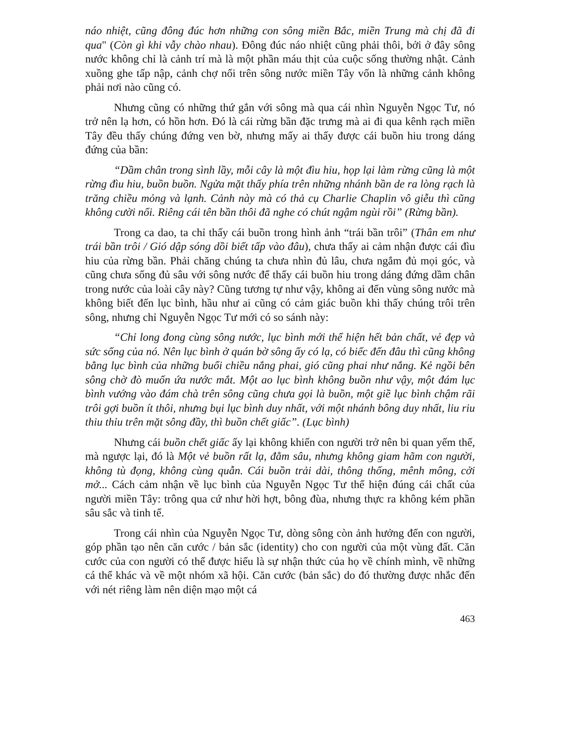náo nhiệt, cũng đông đúc hơn những con sông miền Bắc, miền Trung mà chị đã đi qua" (Còn gì khi vẫy chào nhau). Đông đúc náo nhiệt cũng phải thôi, bởi ở đây sông nước không chỉ là cảnh trí mà là một phần máu thịt của cuộc sống thường nhật. Cảnh xuồng ghe tấp nập, cảnh chợ nổi trên sông nước miền Tây vốn là những cảnh không phải nơi nào cũng có.
Nhưng cũng có những thứ gắn với sông mà qua cái nhìn Nguyễn Ngọc Tư, nó trở nên lạ hơn, có hồn hơn. Đó là cái rừng bần đặc trưng mà ai đi qua kênh rạch miền Tây đều thấy chúng đứng ven bờ, nhưng mấy ai thấy được cái buồn hiu trong dáng đứng của bần:
“Dầm chân trong sình lầy, mỗi cây là một đìu hiu, họp lại làm rừng cũng là một rừng đìu hiu, buồn buồn. Ngửa mặt thấy phía trên những nhánh bần de ra lòng rạch là trăng chiều mỏng và lạnh. Cảnh này mà có thả cụ Charlie Chaplin vô giễu thì cũng không cười nổi. Riêng cái tên bần thôi đã nghe có chút ngậm ngùi rồi” (Rừng bần).
Trong ca dao, ta chỉ thấy cái buồn trong hình ảnh “trái bần trôi” (Thân em như trái bần trôi / Gió dập sóng dồi biết tấp vào đâu), chưa thấy ai cảm nhận được cái đìu hiu của rừng bần. Phải chăng chúng ta chưa nhìn đủ lâu, chưa ngắm đủ mọi góc, và cũng chưa sống đủ sâu với sông nước để thấy cái buồn hiu trong dáng đứng dầm chân trong nước của loài cây này? Cũng tương tự như vậy, không ai đến vùng sông nước mà không biết đến lục bình, hầu như ai cũng có cảm giác buồn khi thấy chúng trôi trên sông, nhưng chỉ Nguyễn Ngọc Tư mới có so sánh này:
“Chỉ long đong cùng sông nước, lục bình mới thể hiện hết bản chất, vẻ đẹp và sức sống của nó. Nên lục bình ở quán bờ sông ấy có lạ, có biếc đến đâu thì cũng không bằng lục bình của những buổi chiều nắng phai, gió cũng phai như nắng. Kẻ ngồi bên sông chờ đò muốn ứa nước mắt. Một ao lục bình không buồn như vậy, một đám lục bình vướng vào đám chà trên sông cũng chưa gọi là buồn, một giề lục bình chậm rãi trôi gợi buồn ít thôi, nhưng bụi lục bình duy nhất, với một nhánh bông duy nhất, liu riu thiu thỉu trên mặt sông đầy, thì buồn chết giấc”. (Lục bình)
Nhưng cái buồn chết giấc ấy lại không khiến con người trở nên bi quan yếm thế, mà ngược lại, đó là Một vẻ buồn rất lạ, đằm sâu, nhưng không giam hãm con người, không tù đọng, không cùng quẫn. Cái buồn trải dài, thông thống, mênh mông, cởi mở... Cách cảm nhận về lục bình của Nguyễn Ngọc Tư thể hiện đúng cái chất của người miền Tây: trông qua cứ như hời hợt, bông đùa, nhưng thực ra không kém phần sâu sắc và tinh tế.
Trong cái nhìn của Nguyễn Ngọc Tư, dòng sông còn ảnh hưởng đến con người, góp phần tạo nên căn cước / bản sắc (identity) cho con người của một vùng đất. Căn cước của con người có thể được hiểu là sự nhận thức của họ về chính mình, về những cá thể khác và về một nhóm xã hội. Căn cước (bản sắc) do đó thường được nhắc đến với nét riêng làm nên diện mạo một cá
463